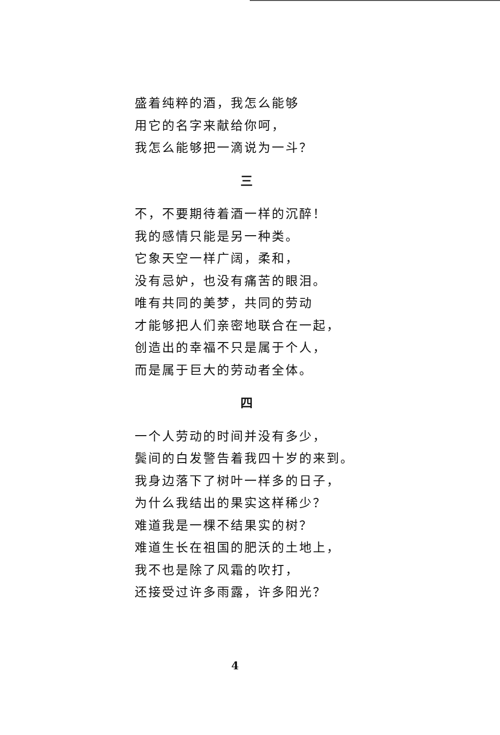盛着纯粹的酒，我怎么能够
用它的名字来献给你呵，
我怎么能够把一滴说为一斗？
三
不，不要期待着酒一样的沉醉！
我的感情只能是另一种类。
它象天空一样广阔，柔和，
没有忌妒，也没有痛苦的眼泪。
唯有共同的美梦，共同的劳动
才能够把人们亲密地联合在一起，
创造出的幸福不只是属于个人，
而是属于巨大的劳动者全体。
四
一个人劳动的时间并没有多少，
鬓间的白发警告着我四十岁的来到。
我身边落下了树叶一样多的日子，
为什么我结出的果实这样稀少？
难道我是一棵不结果实的树？
难道生长在祖国的肥沃的土地上，
我不也是除了风霜的吹打，
还接受过许多雨露，许多阳光？
4